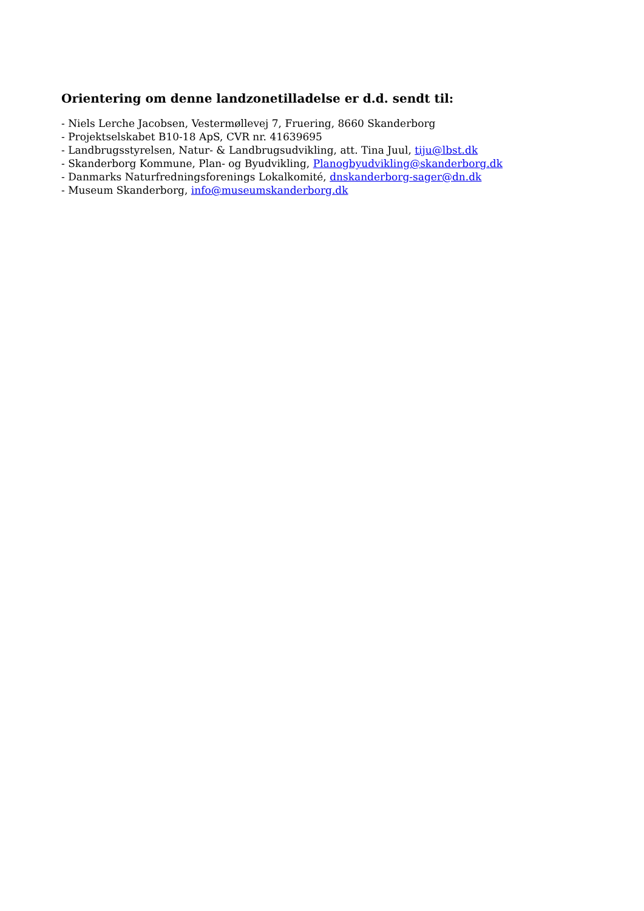Orientering om denne landzonetilladelse er d.d. sendt til:
- Niels Lerche Jacobsen, Vestermøllevej 7, Fruering, 8660 Skanderborg
- Projektselskabet B10-18 ApS, CVR nr. 41639695
- Landbrugsstyrelsen, Natur- & Landbrugsudvikling, att. Tina Juul, tiju@lbst.dk
- Skanderborg Kommune, Plan- og Byudvikling, Planogbyudvikling@skanderborg.dk
- Danmarks Naturfredningsforenings Lokalkomité, dnskanderborg-sager@dn.dk
- Museum Skanderborg, info@museumskanderborg.dk